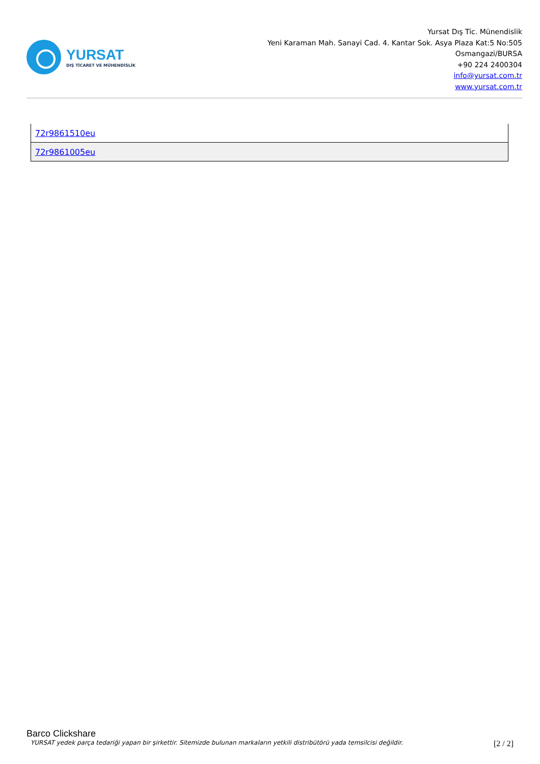YURSAT
DIŞ TİCARET VE MÜHENDİSLİK
Yursat Dış Tic. Münendislik
Yeni Karaman Mah. Sanayi Cad. 4. Kantar Sok. Asya Plaza Kat:5 No:505
Osmangazi/BURSA
+90 224 2400304
info@yursat.com.tr
www.yursat.com.tr
| 72r9861510eu |
| 72r9861005eu |
Barco Clickshare
YURSAT yedek parça tedariği yapan bir şirkettir. Sitemizde bulunan markaların yetkili distribütörü yada temsilcisi değildir. [2 / 2]